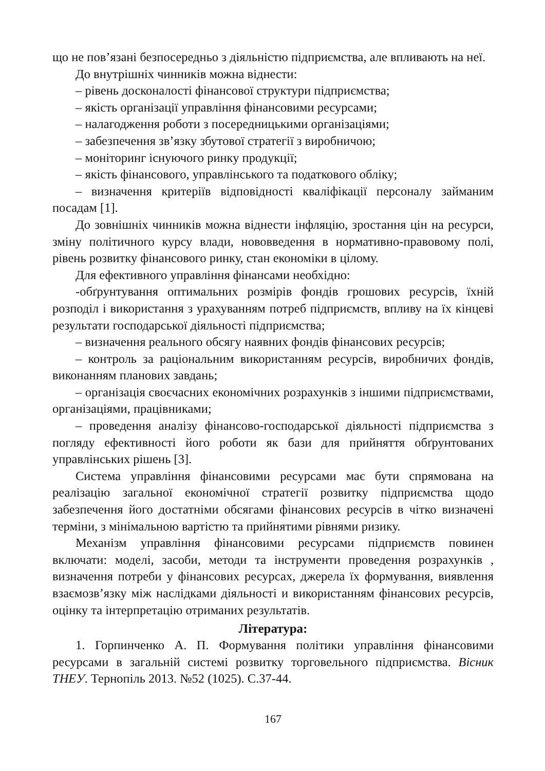що не пов’язані безпосередньо з діяльністю підприємства, але впливають на неї.
До внутрішніх чинників можна віднести:
– рівень досконалості фінансової структури підприємства;
– якість організації управління фінансовими ресурсами;
– налагодження роботи з посередницькими організаціями;
– забезпечення зв’язку збутової стратегії з виробничою;
– моніторинг існуючого ринку продукції;
– якість фінансового, управлінського та податкового обліку;
– визначення критеріїв відповідності кваліфікації персоналу займаним посадам [1].
До зовнішніх чинників можна віднести інфляцію, зростання цін на ресурси, зміну політичного курсу влади, нововведення в нормативно-правовому полі, рівень розвитку фінансового ринку, стан економіки в цілому.
Для ефективного управління фінансами необхідно:
-обґрунтування оптимальних розмірів фондів грошових ресурсів, їхній розподіл і використання з урахуванням потреб підприємств, впливу на їх кінцеві результати господарської діяльності підприємства;
– визначення реального обсягу наявних фондів фінансових ресурсів;
– контроль за раціональним використанням ресурсів, виробничих фондів, виконанням планових завдань;
– організація своєчасних економічних розрахунків з іншими підприємствами, організаціями, працівниками;
– проведення аналізу фінансово-господарської діяльності підприємства з погляду ефективності його роботи як бази для прийняття обґрунтованих управлінських рішень [3].
Система управління фінансовими ресурсами має бути спрямована на реалізацію загальної економічної стратегії розвитку підприємства щодо забезпечення його достатніми обсягами фінансових ресурсів в чітко визначені терміни, з мінімальною вартістю та прийнятими рівнями ризику.
Механізм управління фінансовими ресурсами підприємств повинен включати: моделі, засоби, методи та інструменти проведення розрахунків , визначення потреби у фінансових ресурсах, джерела їх формування, виявлення взаємозв’язку між наслідками діяльності и використанням фінансових ресурсів, оцінку та інтерпретацію отриманих результатів.
Література:
1. Горпинченко А. П. Формування політики управління фінансовими ресурсами в загальній системі розвитку торговельного підприємства. Вісник ТНЕУ. Тернопіль 2013. №52 (1025). С.37-44.
167